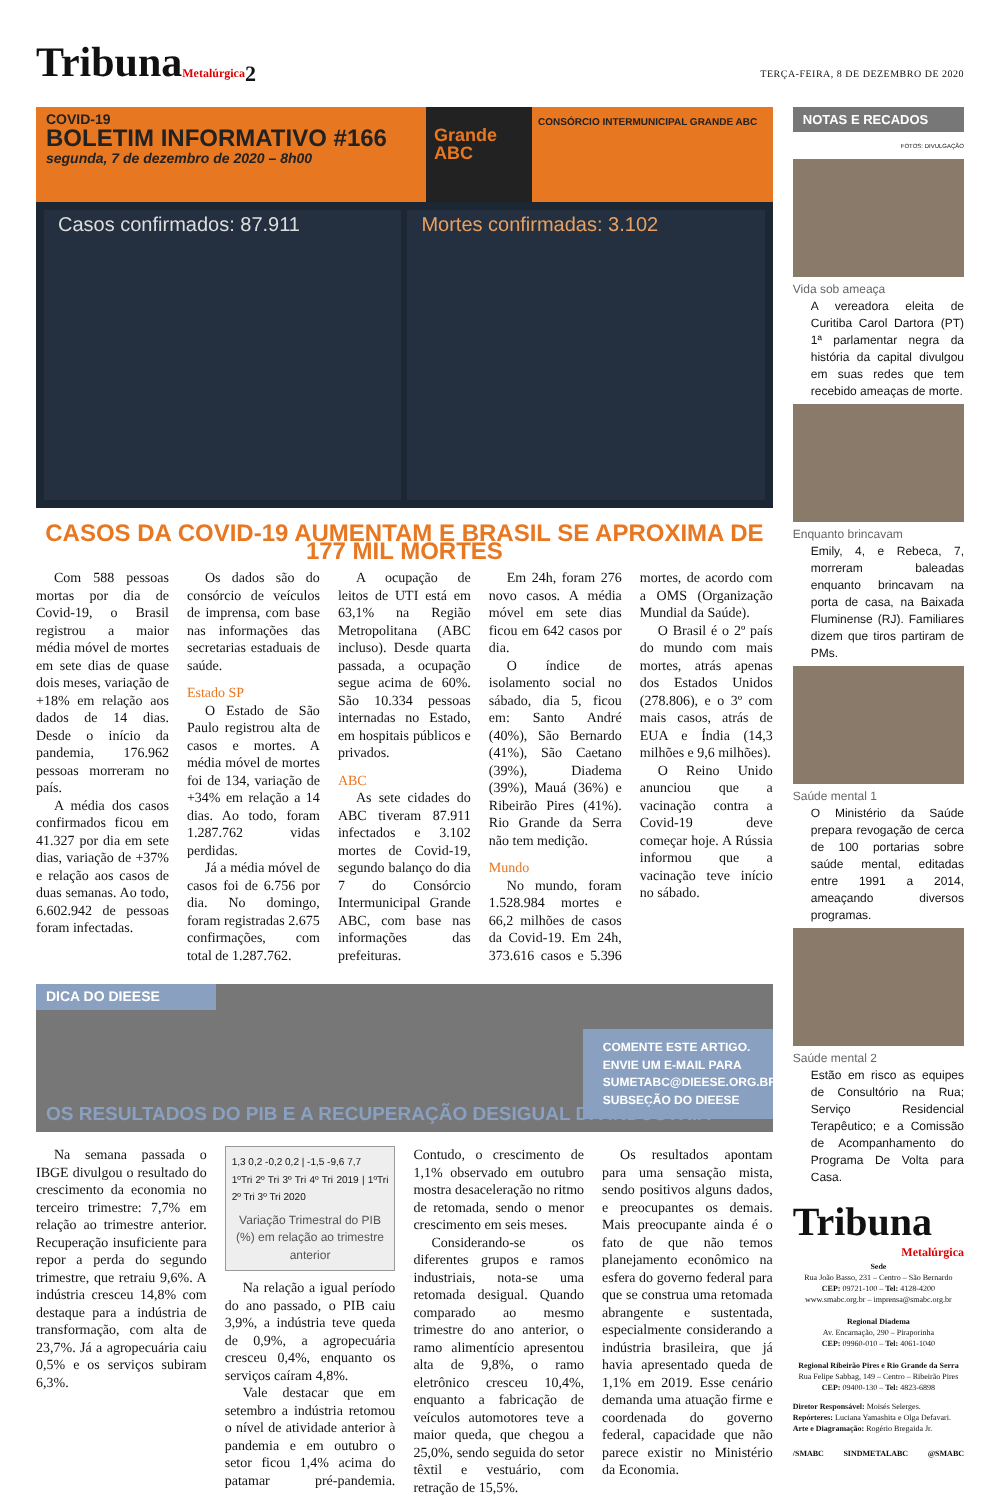Tribuna Metalúrgica 2 TERÇA-FEIRA, 8 DE DEZEMBRO DE 2020
COVID-19
BOLETIM INFORMATIVO #166
segunda, 7 de dezembro de 2020 – 8h00
Grande ABC
CONSÓRCIO INTERMUNICIPAL GRANDE ABC
Casos confirmados: 87.911 Mortes confirmadas: 3.102
CASOS DA COVID-19 AUMENTAM E BRASIL SE APROXIMA DE 177 MIL MORTES
Com 588 pessoas mortas por dia de Covid-19, o Brasil registrou a maior média móvel de mortes em sete dias de quase dois meses, variação de +18% em relação aos dados de 14 dias. Desde o início da pandemia, 176.962 pessoas morreram no país.
A média dos casos confirmados ficou em 41.327 por dia em sete dias, variação de +37% e relação aos casos de duas semanas. Ao todo, 6.602.942 de pessoas foram infectadas.
Os dados são do consórcio de veículos de imprensa, com base nas informações das secretarias estaduais de saúde.
Estado SP
O Estado de São Paulo registrou alta de casos e mortes. A média móvel de mortes foi de 134, variação de +34% em relação a 14 dias. Ao todo, foram 1.287.762 vidas perdidas.
Já a média móvel de casos foi de 6.756 por dia. No domingo, foram registradas 2.675 confirmações, com total de 1.287.762.
A ocupação de leitos de UTI está em 63,1% na Região Metropolitana (ABC incluso). Desde quarta passada, a ocupação segue acima de 60%. São 10.334 pessoas internadas no Estado, em hospitais públicos e privados.
ABC
As sete cidades do ABC tiveram 87.911 infectados e 3.102 mortes de Covid-19, segundo balanço do dia 7 do Consórcio Intermunicipal Grande ABC, com base nas informações das prefeituras.
Em 24h, foram 276 novo casos. A média móvel em sete dias ficou em 642 casos por dia.
O índice de isolamento social no sábado, dia 5, ficou em: Santo André (40%), São Bernardo (41%), São Caetano (39%), Diadema (39%), Mauá (36%) e Ribeirão Pires (41%). Rio Grande da Serra não tem medição.
Mundo
No mundo, foram 1.528.984 mortes e 66,2 milhões de casos da Covid-19. Em 24h, 373.616 casos e 5.396 mortes, de acordo com a OMS (Organização Mundial da Saúde).
O Brasil é o 2º país do mundo com mais mortes, atrás apenas dos Estados Unidos (278.806), e o 3º com mais casos, atrás de EUA e Índia (14,3 milhões e 9,6 milhões).
O Reino Unido anunciou que a vacinação contra a Covid-19 deve começar hoje. A Rússia informou que a vacinação teve início no sábado.
DICA DO DIEESE
COMENTE ESTE ARTIGO. ENVIE UM E-MAIL PARA SUMETABC@DIEESE.ORG.BR SUBSEÇÃO DO DIEESE
OS RESULTADOS DO PIB E A RECUPERAÇÃO DESIGUAL DA INDÚSTRIA
Na semana passada o IBGE divulgou o resultado do crescimento da economia no terceiro trimestre: 7,7% em relação ao trimestre anterior. Recuperação insuficiente para repor a perda do segundo trimestre, que retraiu 9,6%. A indústria cresceu 14,8% com destaque para a indústria de transformação, com alta de 23,7%. Já a agropecuária caiu 0,5% e os serviços subiram 6,3%.
1,3 0,2 -0,2 0,2 | -1,5 -9,6 7,7
1ºTri 2º Tri 3º Tri 4º Tri 2019 | 1ºTri 2º Tri 3º Tri 2020
Variação Trimestral do PIB
(%) em relação ao trimestre anterior
Na relação a igual período do ano passado, o PIB caiu 3,9%, a indústria teve queda de 0,9%, a agropecuária cresceu 0,4%, enquanto os serviços caíram 4,8%.
Vale destacar que em setembro a indústria retomou o nível de atividade anterior à pandemia e em outubro o setor ficou 1,4% acima do patamar pré-pandemia. Contudo, o crescimento de 1,1% observado em outubro mostra desaceleração no ritmo de retomada, sendo o menor crescimento em seis meses.
Considerando-se os diferentes grupos e ramos industriais, nota-se uma retomada desigual. Quando comparado ao mesmo trimestre do ano anterior, o ramo alimentício apresentou alta de 9,8%, o ramo eletrônico cresceu 10,4%, enquanto a fabricação de veículos automotores teve a maior queda, que chegou a 25,0%, sendo seguida do setor têxtil e vestuário, com retração de 15,5%.
Os resultados apontam para uma sensação mista, sendo positivos alguns dados, e preocupantes os demais. Mais preocupante ainda é o fato de que não temos planejamento econômico na esfera do governo federal para que se construa uma retomada abrangente e sustentada, especialmente considerando a indústria brasileira, que já havia apresentado queda de 1,1% em 2019. Esse cenário demanda uma atuação firme e coordenada do governo federal, capacidade que não parece existir no Ministério da Economia.
NOTAS E RECADOS
FOTOS: DIVULGAÇÃO
Vida sob ameaça
A vereadora eleita de Curitiba Carol Dartora (PT) 1ª parlamentar negra da história da capital divulgou em suas redes que tem recebido ameaças de morte.
Enquanto brincavam
Emily, 4, e Rebeca, 7, morreram baleadas enquanto brincavam na porta de casa, na Baixada Fluminense (RJ). Familiares dizem que tiros partiram de PMs.
Saúde mental 1
O Ministério da Saúde prepara revogação de cerca de 100 portarias sobre saúde mental, editadas entre 1991 a 2014, ameaçando diversos programas.
Saúde mental 2
Estão em risco as equipes de Consultório na Rua; Serviço Residencial Terapêutico; e a Comissão de Acompanhamento do Programa De Volta para Casa.
Tribuna
Metalúrgica
Sede
Rua João Basso, 231 – Centro – São Bernardo
CEP: 09721-100 – Tel: 4128-4200
www.smabc.org.br – imprensa@smabc.org.br
Regional Diadema
Av. Encarnação, 290 – Piraporinha
CEP: 09960-010 – Tel: 4061-1040
Regional Ribeirão Pires e Rio Grande da Serra
Rua Felipe Sabbag, 149 – Centro – Ribeirão Pires
CEP: 09400-130 – Tel: 4823-6898
Diretor Responsável: Moisés Selerges.
Repórteres: Luciana Yamashita e Olga Defavari.
Arte e Diagramação: Rogério Bregaida Jr.
/SMABC SINDMETALABC @SMABC